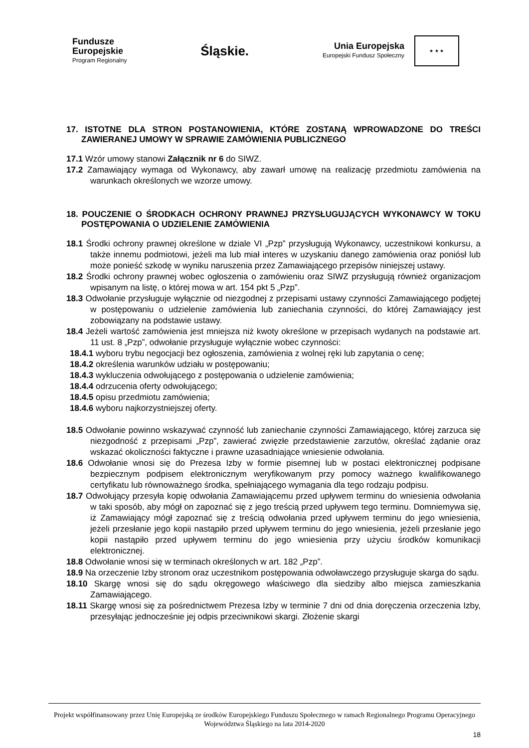Fundusze
Europejskie
Program Regionalny
Śląskie.
Unia Europejska
Europejski Fundusz Społeczny
★ ★ ★
17. ISTOTNE DLA STRON POSTANOWIENIA, KTÓRE ZOSTANĄ WPROWADZONE DO TREŚCI ZAWIERANEJ UMOWY W SPRAWIE ZAMÓWIENIA PUBLICZNEGO
17.1 Wzór umowy stanowi Załącznik nr 6 do SIWZ.
17.2 Zamawiający wymaga od Wykonawcy, aby zawarł umowę na realizację przedmiotu zamówienia na warunkach określonych we wzorze umowy.
18. POUCZENIE O ŚRODKACH OCHRONY PRAWNEJ PRZYSŁUGUJĄCYCH WYKONAWCY W TOKU POSTĘPOWANIA O UDZIELENIE ZAMÓWIENIA
18.1 Środki ochrony prawnej określone w dziale VI „Pzp” przysługują Wykonawcy, uczestnikowi konkursu, a także innemu podmiotowi, jeżeli ma lub miał interes w uzyskaniu danego zamówienia oraz poniósł lub może ponieść szkodę w wyniku naruszenia przez Zamawiającego przepisów niniejszej ustawy.
18.2 Środki ochrony prawnej wobec ogłoszenia o zamówieniu oraz SIWZ przysługują również organizacjom wpisanym na listę, o której mowa w art. 154 pkt 5 „Pzp”.
18.3 Odwołanie przysługuje wyłącznie od niezgodnej z przepisami ustawy czynności Zamawiającego podjętej w postępowaniu o udzielenie zamówienia lub zaniechania czynności, do której Zamawiający jest zobowiązany na podstawie ustawy.
18.4 Jeżeli wartość zamówienia jest mniejsza niż kwoty określone w przepisach wydanych na podstawie art. 11 ust. 8 „Pzp”, odwołanie przysługuje wyłącznie wobec czynności:
18.4.1 wyboru trybu negocjacji bez ogłoszenia, zamówienia z wolnej ręki lub zapytania o cenę;
18.4.2 określenia warunków udziału w postępowaniu;
18.4.3 wykluczenia odwołującego z postępowania o udzielenie zamówienia;
18.4.4 odrzucenia oferty odwołującego;
18.4.5 opisu przedmiotu zamówienia;
18.4.6 wyboru najkorzystniejszej oferty.
18.5 Odwołanie powinno wskazywać czynność lub zaniechanie czynności Zamawiającego, której zarzuca się niezgodność z przepisami „Pzp”, zawierać zwięzłe przedstawienie zarzutów, określać żądanie oraz wskazać okoliczności faktyczne i prawne uzasadniające wniesienie odwołania.
18.6 Odwołanie wnosi się do Prezesa Izby w formie pisemnej lub w postaci elektronicznej podpisane bezpiecznym podpisem elektronicznym weryfikowanym przy pomocy ważnego kwalifikowanego certyfikatu lub równoważnego środka, spełniającego wymagania dla tego rodzaju podpisu.
18.7 Odwołujący przesyła kopię odwołania Zamawiającemu przed upływem terminu do wniesienia odwołania w taki sposób, aby mógł on zapoznać się z jego treścią przed upływem tego terminu. Domniemywa się, iż Zamawiający mógł zapoznać się z treścią odwołania przed upływem terminu do jego wniesienia, jeżeli przesłanie jego kopii nastąpiło przed upływem terminu do jego wniesienia, jeżeli przesłanie jego kopii nastąpiło przed upływem terminu do jego wniesienia przy użyciu środków komunikacji elektronicznej.
18.8 Odwołanie wnosi się w terminach określonych w art. 182 „Pzp”.
18.9 Na orzeczenie Izby stronom oraz uczestnikom postępowania odwoławczego przysługuje skarga do sądu.
18.10 Skargę wnosi się do sądu okręgowego właściwego dla siedziby albo miejsca zamieszkania Zamawiającego.
18.11 Skargę wnosi się za pośrednictwem Prezesa Izby w terminie 7 dni od dnia doręczenia orzeczenia Izby, przesyłając jednocześnie jej odpis przeciwnikowi skargi. Złożenie skargi
Projekt współfinansowany przez Unię Europejską ze środków Europejskiego Funduszu Społecznego w ramach Regionalnego Programu Operacyjnego Województwa Śląskiego na lata 2014-2020
18